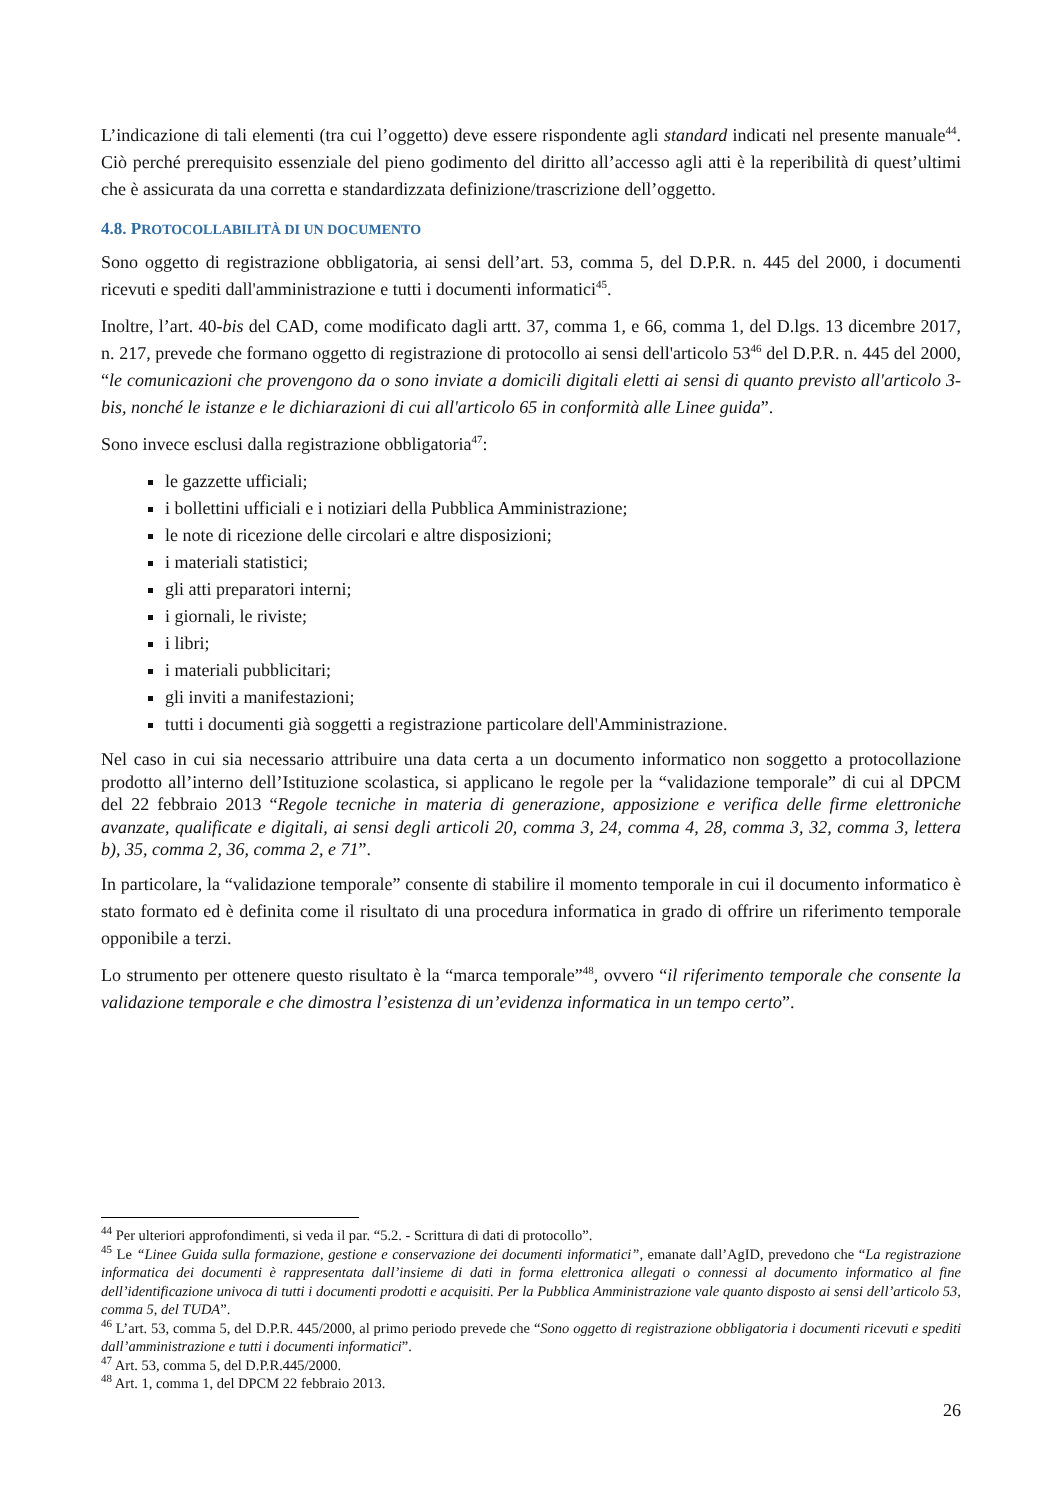L’indicazione di tali elementi (tra cui l’oggetto) deve essere rispondente agli standard indicati nel presente manuale<sup>44</sup>. Ciò perché prerequisito essenziale del pieno godimento del diritto all’accesso agli atti è la reperibilità di quest’ultimi che è assicurata da una corretta e standardizzata definizione/trascrizione dell’oggetto.
4.8. PROTOCOLLABILITÀ DI UN DOCUMENTO
Sono oggetto di registrazione obbligatoria, ai sensi dell’art. 53, comma 5, del D.P.R. n. 445 del 2000, i documenti ricevuti e spediti dall'amministrazione e tutti i documenti informatici<sup>45</sup>.
Inoltre, l’art. 40-bis del CAD, come modificato dagli artt. 37, comma 1, e 66, comma 1, del D.lgs. 13 dicembre 2017, n. 217, prevede che formano oggetto di registrazione di protocollo ai sensi dell'articolo 53<sup>46</sup> del D.P.R. n. 445 del 2000, “le comunicazioni che provengono da o sono inviate a domicili digitali eletti ai sensi di quanto previsto all'articolo 3-bis, nonché le istanze e le dichiarazioni di cui all'articolo 65 in conformità alle Linee guida”.
Sono invece esclusi dalla registrazione obbligatoria<sup>47</sup>:
le gazzette ufficiali;
i bollettini ufficiali e i notiziari della Pubblica Amministrazione;
le note di ricezione delle circolari e altre disposizioni;
i materiali statistici;
gli atti preparatori interni;
i giornali, le riviste;
i libri;
i materiali pubblicitari;
gli inviti a manifestazioni;
tutti i documenti già soggetti a registrazione particolare dell'Amministrazione.
Nel caso in cui sia necessario attribuire una data certa a un documento informatico non soggetto a protocollazione prodotto all’interno dell’Istituzione scolastica, si applicano le regole per la “validazione temporale” di cui al DPCM del 22 febbraio 2013 “Regole tecniche in materia di generazione, apposizione e verifica delle firme elettroniche avanzate, qualificate e digitali, ai sensi degli articoli 20, comma 3, 24, comma 4, 28, comma 3, 32, comma 3, lettera b), 35, comma 2, 36, comma 2, e 71”.
In particolare, la “validazione temporale” consente di stabilire il momento temporale in cui il documento informatico è stato formato ed è definita come il risultato di una procedura informatica in grado di offrire un riferimento temporale opponibile a terzi.
Lo strumento per ottenere questo risultato è la “marca temporale”<sup>48</sup>, ovvero “il riferimento temporale che consente la validazione temporale e che dimostra l’esistenza di un’evidenza informatica in un tempo certo”.
<sup>44</sup> Per ulteriori approfondimenti, si veda il par. “5.2. - Scrittura di dati di protocollo”.
<sup>45</sup> Le “Linee Guida sulla formazione, gestione e conservazione dei documenti informatici”, emanate dall’AgID, prevedono che “La registrazione informatica dei documenti è rappresentata dall’insieme di dati in forma elettronica allegati o connessi al documento informatico al fine dell’identificazione univoca di tutti i documenti prodotti e acquisiti. Per la Pubblica Amministrazione vale quanto disposto ai sensi dell’articolo 53, comma 5, del TUDA”.
<sup>46</sup> L’art. 53, comma 5, del D.P.R. 445/2000, al primo periodo prevede che “Sono oggetto di registrazione obbligatoria i documenti ricevuti e spediti dall’amministrazione e tutti i documenti informatici”.
<sup>47</sup> Art. 53, comma 5, del D.P.R.445/2000.
<sup>48</sup> Art. 1, comma 1, del DPCM 22 febbraio 2013.
26